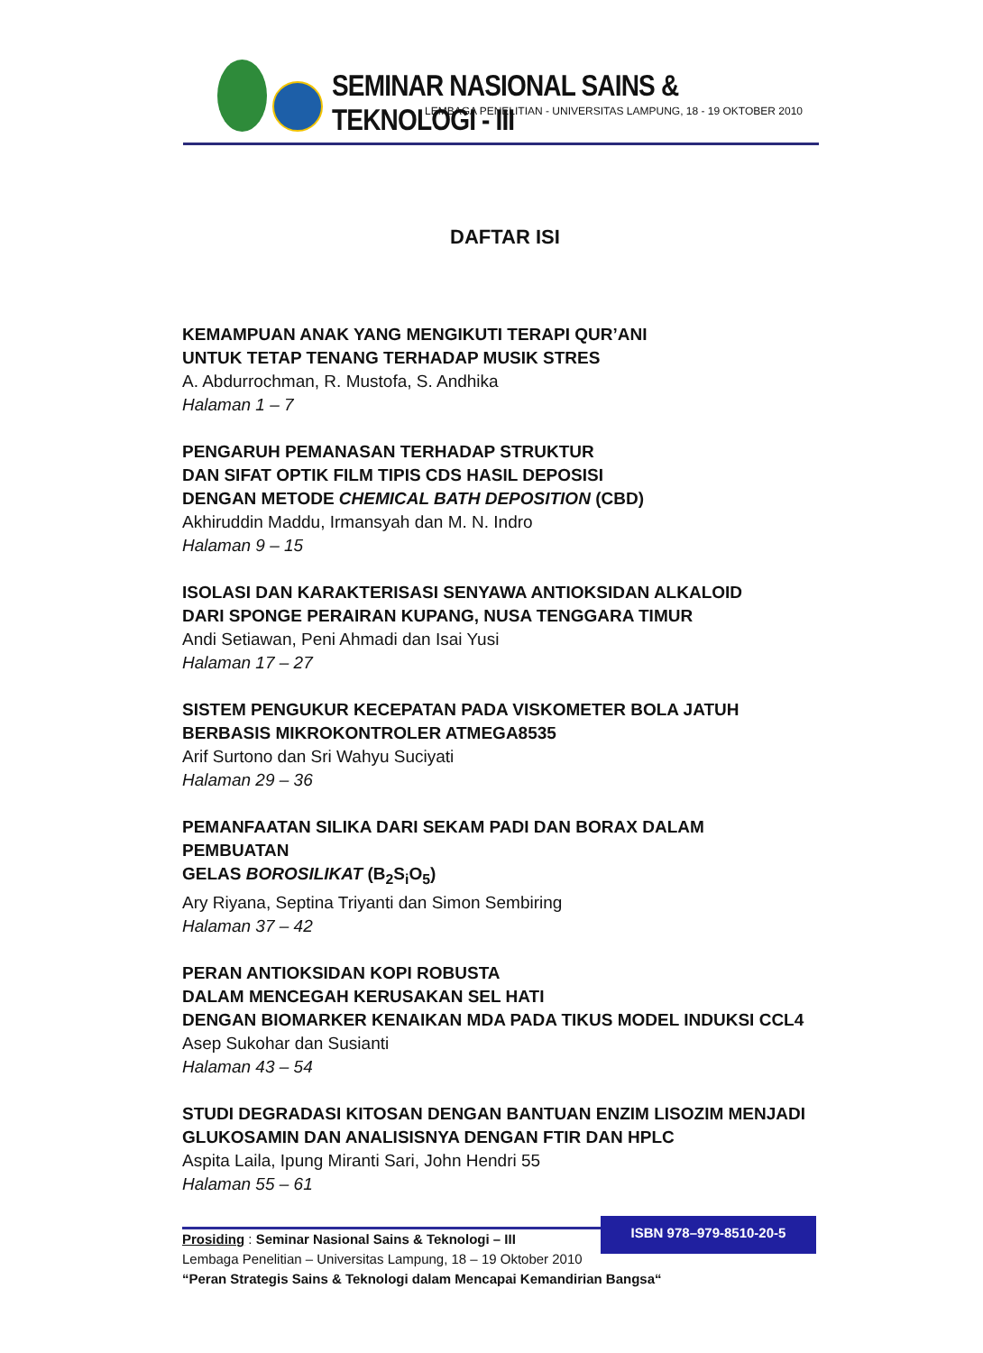SEMINAR NASIONAL SAINS & TEKNOLOGI - III
LEMBAGA PENELITIAN - UNIVERSITAS LAMPUNG, 18 - 19 OKTOBER 2010
DAFTAR ISI
KEMAMPUAN ANAK YANG MENGIKUTI TERAPI QUR’ANI
UNTUK TETAP TENANG TERHADAP MUSIK STRES
A. Abdurrochman, R. Mustofa, S. Andhika
Halaman 1 – 7
PENGARUH PEMANASAN TERHADAP STRUKTUR
DAN SIFAT OPTIK FILM TIPIS CDS HASIL DEPOSISI
DENGAN METODE CHEMICAL BATH DEPOSITION (CBD)
Akhiruddin Maddu, Irmansyah dan M. N. Indro
Halaman 9 – 15
ISOLASI DAN KARAKTERISASI SENYAWA ANTIOKSIDAN ALKALOID
DARI SPONGE PERAIRAN KUPANG, NUSA TENGGARA TIMUR
Andi Setiawan, Peni Ahmadi dan Isai Yusi
Halaman 17 – 27
SISTEM PENGUKUR KECEPATAN PADA VISKOMETER BOLA JATUH
BERBASIS MIKROKONTROLER ATMEGA8535
Arif Surtono dan Sri Wahyu Suciyati
Halaman 29 – 36
PEMANFAATAN SILIKA DARI SEKAM PADI DAN BORAX DALAM PEMBUATAN
GELAS BOROSILIKAT (B<sub>2</sub>S<sub>i</sub>O<sub>5</sub>)
Ary Riyana, Septina Triyanti dan Simon Sembiring
Halaman 37 – 42
PERAN ANTIOKSIDAN KOPI ROBUSTA
DALAM MENCEGAH KERUSAKAN SEL HATI
DENGAN BIOMARKER KENAIKAN MDA PADA TIKUS MODEL INDUKSI CCL4
Asep Sukohar dan Susianti
Halaman 43 – 54
STUDI DEGRADASI KITOSAN DENGAN BANTUAN ENZIM LISOZIM MENJADI
GLUKOSAMIN DAN ANALISISNYA DENGAN FTIR DAN HPLC
Aspita Laila, Ipung Miranti Sari, John Hendri 55
Halaman 55 – 61
ISBN 978–979-8510-20-5
Prosiding : Seminar Nasional Sains & Teknologi – III
Lembaga Penelitian – Universitas Lampung, 18 – 19 Oktober 2010
“Peran Strategis Sains & Teknologi dalam Mencapai Kemandirian Bangsa“